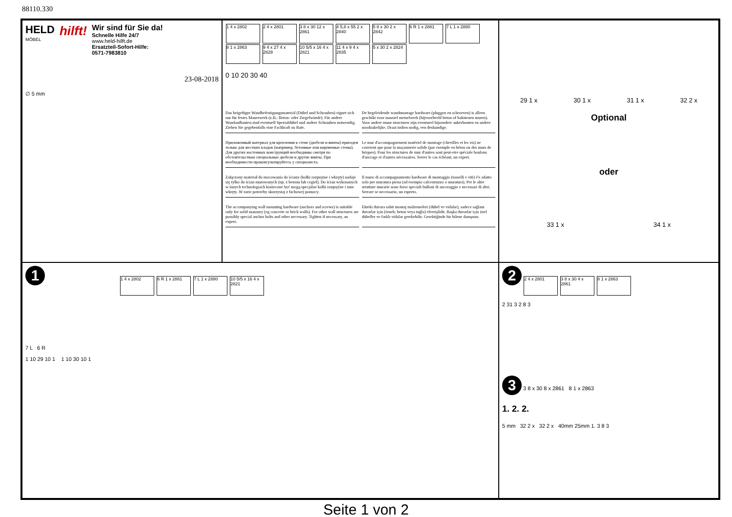88110.330
HELD
MÖBEL
hilft!
Wir sind für Sie da!
Schnelle Hilfe 24/7
www.held-hilft.de
Ersatzteil-Sofort-Hilfe:
0571-7983810
23-08-2018
∅ 5 mm
1 4 x 2802 2 4 x 2801 3 8 x 30 12 x 2861 4 5,8 x 55 2 x 2840 5 8 x 30 2 x 2842 6 R 1 x 2881 7 L 1 x 2880 8 1 x 2863 9 4 x 27 4 x 2829 10 5/5 x 16 4 x 2821 11 4 x 9 4 x 2835 5 x 30 2 x 2824
0 10 20 30 40
Das beigefügte Wandbefestigungsmaterial (Dübel und Schrauben) eignet sich nur für festes Mauerwerk (z.B.: Beton- oder Ziegelwände). Für andere Wandaufbauten sind eventuell Spezialdübel und andere Schrauben notwendig. Ziehen Sie gegebenfalls eine Fachkraft zu Rate.
De begeleidende wandmontage hardware (pluggen en schroeven) is alleen geschikt voor massief metselwerk (bijvoorbeeld beton of bakstenen muren). Voor andere muur structuren zijn eventueel bijzondere ankerbouten en andere noodzakelijke. Draai indien nodig, een deskundige.
Приложенный материал для крепления к стене (дюбели и винты) пригоден только для жестких кладок (например, бетонные или кирпичные стены). Для других настенных конструкций необходимы смотря по обстоятельствам специальные дюбели и другие винты. При необходимости проконсультируйтесь у специалиста.
Le mur d'accompagnement matériel de montage (chevilles et les vis) ne convient que pour la maçonnerie solide (par exemple en béton ou des murs de briques). Pour les structures de mur d'autres sont peut-etre spéciale boulons d'ancrage et d'autres nécessaires. Serrer le cas échéant, un expert.
Załączony materiał do mocowania do ściany (kołki rozprężne i wkręty) nadaje się tylko do ścian murowanych (np. z betonu lub cegieł). Do ścian wykonanych w innych technologiach konieczne być mogą specjalne kołki rozprężne i inne wkręty. W razie potrzeby skorzystaj z fachowej pomocy.
Il muro di accompagnamento hardware di montaggio (tasselli e viti) è'e adatto solo per muratura piena (ad esempio calcestruzzo o muratura). Per le altre strutture murarie sono forse speciali bulloni di ancoraggio e necessari di altri. Serrare se necessario, un esperto.
The accompanying wall mounting hardware (anchors and screws) is suitable only for solid masonry (eg concrete or brick walls). For other wall structures are possibly special anchor bolts and other necessary. Tighten if necessary, an expert.
Ekteki duvara sabit montaj malzemeleri (dübel ve vidalar), sadece sağlam duvarlar için (örnek: beton veya tuğla) elverişlidir. Başka duvarlar için özel dübeller ve farklı vidalar gerekebilir. Gerektiğinde bir bilene danışınız.
29 1 x 30 1 x 31 1 x 32 2 x
Optional
oder
33 1 x 34 1 x
1
1 4 x 2802 6 R 1 x 2881 7 L 1 x 2880 10 5/5 x 16 4 x 2821
7 L 6 R
1 10 29 10 1 1 10 30 10 1
2
2 4 x 2801 3 8 x 30 4 x 2861 8 1 x 2863
2 31 3 2 8 3
3 3 8 x 30 8 x 2861 8 1 x 2863
1. 2. 2.
5 mm 32 2 x 32 2 x 40mm 25mm 1. 3 8 3
Seite 1 von 2